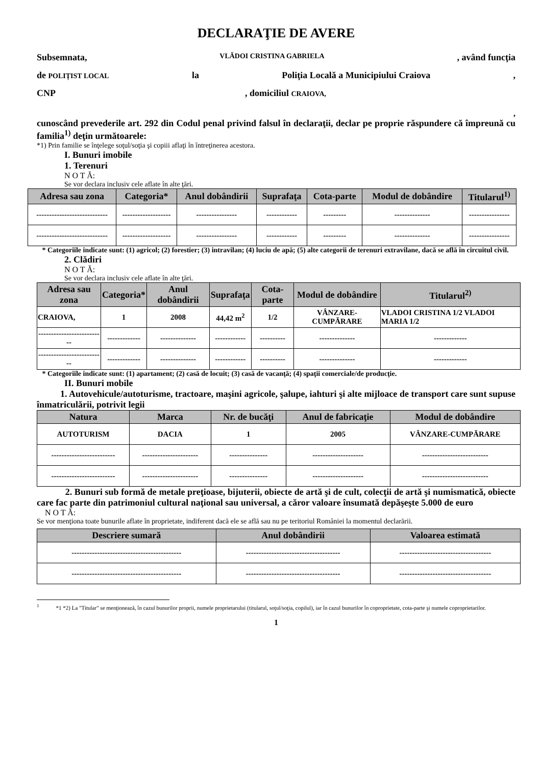DECLARAŢIE DE AVERE
Subsemnata, VLĂDOI CRISTINA GABRIELA, având funcţia
de POLIȚIST LOCAL la Poliţia Locală a Municipiului Craiova,
CNP, domiciliul CRAIOVA,
,
cunoscând prevederile art. 292 din Codul penal privind falsul în declaraţii, declar pe proprie răspundere că împreună cu familia<sup>1)</sup> deţin următoarele:
*1) Prin familie se înţelege soţul/soţia şi copiii aflaţi în întreţinerea acestora.
I. Bunuri imobile
1. Terenuri
N O T Ă:
Se vor declara inclusiv cele aflate în alte ţări.
| Adresa sau zona | Categoria* | Anul dobândirii | Suprafaţa | Cota-parte | Modul de dobândire | Titularul<sup>1)</sup> |
| --- | --- | --- | --- | --- | --- | --- |
| ---------------------------- | ------------------- | ---------------- | ------------ | --------- | -------------- | ---------------- |
| ---------------------------- | ------------------- | ---------------- | ------------ | --------- | -------------- | ---------------- |
* Categoriile indicate sunt: (1) agricol; (2) forestier; (3) intravilan; (4) luciu de apă; (5) alte categorii de terenuri extravilane, dacă se află în circuitul civil.
2. Clădiri
N O T Ă:
Se vor declara inclusiv cele aflate în alte ţări.
| Adresa sau zona | Categoria* | Anul dobândirii | Suprafaţa | Cota-parte | Modul de dobândire | Titularul<sup>2)</sup> |
| --- | --- | --- | --- | --- | --- | --- |
| CRAIOVA, | 1 | 2008 | 44,42 m<sup>2</sup> | 1/2 | VÂNZARE-CUMPĂRARE | VLADOI CRISTINA 1/2 VLADOI MARIA 1/2 |
| -------------------------- | ------------- | -------------- | ------------ | ---------- | -------------- | ------------- |
| -------------------------- | ------------- | -------------- | ------------ | ---------- | -------------- | ------------- |
* Categoriile indicate sunt: (1) apartament; (2) casă de locuit; (3) casă de vacanţă; (4) spaţii comerciale/de producţie.
II. Bunuri mobile
1. Autovehicule/autoturisme, tractoare, maşini agricole, şalupe, iahturi şi alte mijloace de transport care sunt supuse înmatriculării, potrivit legii
| Natura | Marca | Nr. de bucăţi | Anul de fabricaţie | Modul de dobândire |
| --- | --- | --- | --- | --- |
| AUTOTURISM | DACIA | 1 | 2005 | VÂNZARE-CUMPĂRARE |
| ------------------------- | ---------------------- | --------------- | -------------------- | -------------------------- |
| ------------------------- | ---------------------- | --------------- | -------------------- | -------------------------- |
2. Bunuri sub formă de metale preţioase, bijuterii, obiecte de artă şi de cult, colecţii de artă şi numismatică, obiecte care fac parte din patrimoniul cultural naţional sau universal, a căror valoare însumată depăşeşte 5.000 de euro
N O T Ă:
Se vor menţiona toate bunurile aflate în proprietate, indiferent dacă ele se află sau nu pe teritoriul României la momentul declarării.
| Descriere sumară | Anul dobândirii | Valoarea estimată |
| --- | --- | --- |
| ------------------------------------------- | ------------------------------------- | ------------------------------------ |
| ------------------------------------------- | ------------------------------------- | ------------------------------------ |
<sup>1</sup> *1 *2) La "Titular" se menţionează, în cazul bunurilor proprii, numele proprietarului (titularul, soţul/soţia, copilul), iar în cazul bunurilor în coproprietate, cota-parte şi numele coproprietarilor.
1